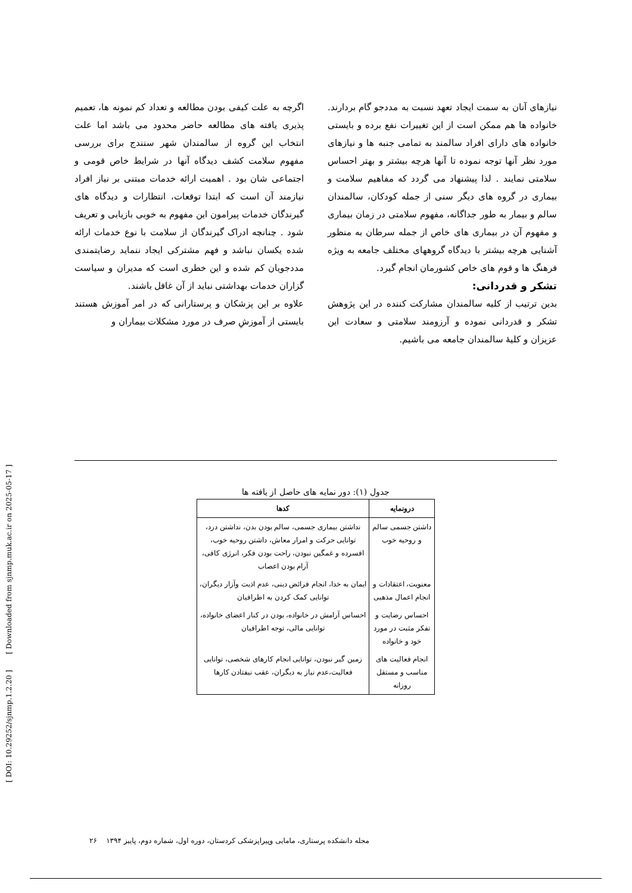اگرچه به علت کیفی بودن مطالعه و تعداد کم نمونه ها، تعمیم پذیری یافته های مطالعه حاضر محدود می باشد اما علت انتخاب این گروه از سالمندان شهر سنندج برای بررسی مفهوم سلامت کشف دیدگاه آنها در شرایط خاص قومی و اجتماعی شان بود . اهمیت ارائه خدمات مبتنی بر نیاز افراد نیازمند آن است که ابتدا توقعات، انتظارات و دیدگاه های گیرندگان خدمات پیرامون این مفهوم به خوبی بازیابی و تعریف شود . چنانچه ادراک گیرندگان از سلامت با نوع خدمات ارائه شده یکسان نباشد و فهم مشترکی ایجاد ننماید رضایتمندی مددجویان کم شده و این خطری است که مدیران و سیاست گزاران خدمات بهداشتی نباید از آن غافل باشند.
علاوه بر این پزشکان و پرستارانی که در امر آموزش هستند بایستی از آموزشِ صرف در مورد مشکلات بیماران و
نیازهای آنان به سمت ایجاد تعهد نسبت به مددجو گام بردارند. خانواده ها هم ممکن است از این تغییرات نفع برده و بایستی خانواده های دارای افراد سالمند به تمامی جنبه ها و نیازهای مورد نظر آنها توجه نموده تا آنها هرچه بیشتر و بهتر احساس سلامتی نمایند . لذا پیشنهاد می گردد که مفاهیم سلامت و بیماری در گروه های دیگر سنی از جمله کودکان، سالمندان سالم و بیمار به طور جداگانه، مفهوم سلامتی در زمان بیماری و مفهوم آن در بیماری های خاص از جمله سرطان به منظور آشنایی هرچه بیشتر با دیدگاه گروههای مختلف جامعه به ویژه فرهنگ ها و قوم های خاص کشورمان انجام گیرد.
تشکر و قدردانی:
بدین ترتیب از کلیه سالمندان مشارکت کننده در این پژوهش تشکر و قدردانی نموده و آرزومند سلامتی و سعادت این عزیزان و کلیهٔ سالمندان جامعه می باشیم.
جدول (۱): دور نمایه های حاصل از یافته ها
| درونمایه | کدها |
| --- | --- |
| داشتن جسمی سالم و روحیه خوب | نداشتن بیماری جسمی، سالم بودن بدن، نداشتن درد، توانایی حرکت و امرار معاش، داشتن روحیه خوب، افسرده و غمگین نبودن، راحت بودن فکر، انرژی کافی، آرام بودن اعصاب |
| معنویت، اعتقادات و انجام اعمال مذهبی | ایمان به خدا، انجام فرائض دینی، عدم اذیت وآزار دیگران، توانایی کمک کردن به اطرافیان |
| احساس رضایت و تفکر مثبت در مورد خود و خانواده | احساس آرامش در خانواده، بودن در کنار اعضای خانواده، توانایی مالی، توجه اطرافیان |
| انجام فعالیت های مناسب و مستقل روزانه | زمین گیر نبودن، توانایی انجام کارهای شخصی، توانایی فعالیت،عدم نیاز به دیگران، عقب نیفتادن کارها |
[ DOI: 10.29252/sjnmp.1.2.20 ] [ Downloaded from sjnmp.muk.ac.ir on 2025-05-17 ]
مجله دانشکده پرستاری، مامایی وپیراپزشکی کردستان، دوره اول، شماره دوم، پاییز ۱۳۹۴ ۲۶